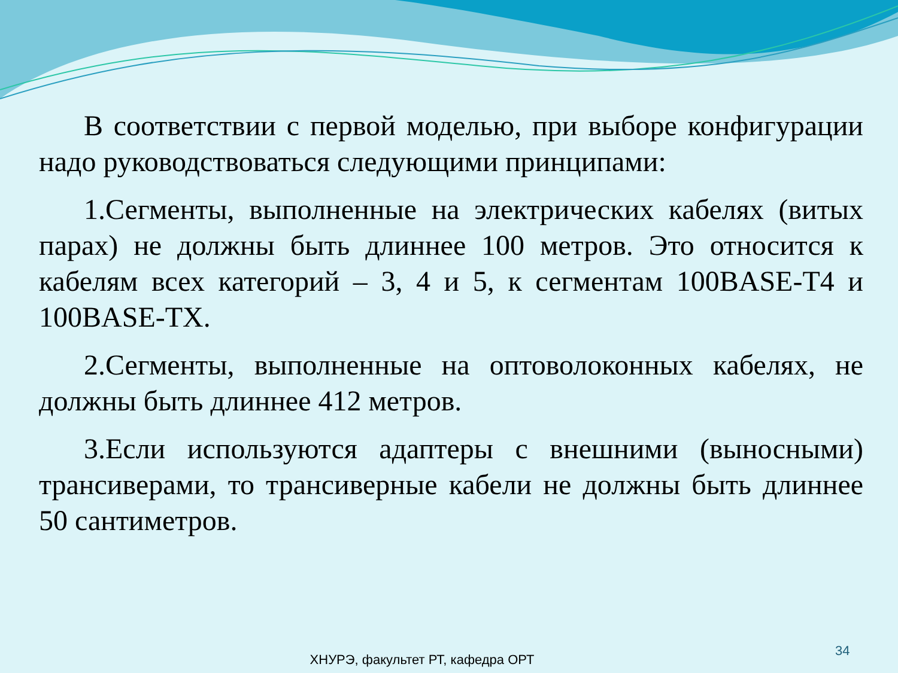В соответствии с первой моделью, при выборе конфигурации надо руководствоваться следующими принципами:
1.Сегменты, выполненные на электрических кабелях (витых парах) не должны быть длиннее 100 метров. Это относится к кабелям всех категорий – 3, 4 и 5, к сегментам 100BASE-T4 и 100BASE-TX.
2.Сегменты, выполненные на оптоволоконных кабелях, не должны быть длиннее 412 метров.
3.Если используются адаптеры с внешними (выносными) трансиверами, то трансиверные кабели не должны быть длиннее 50 сантиметров.
34
ХНУРЭ, факультет РТ, кафедра ОРТ